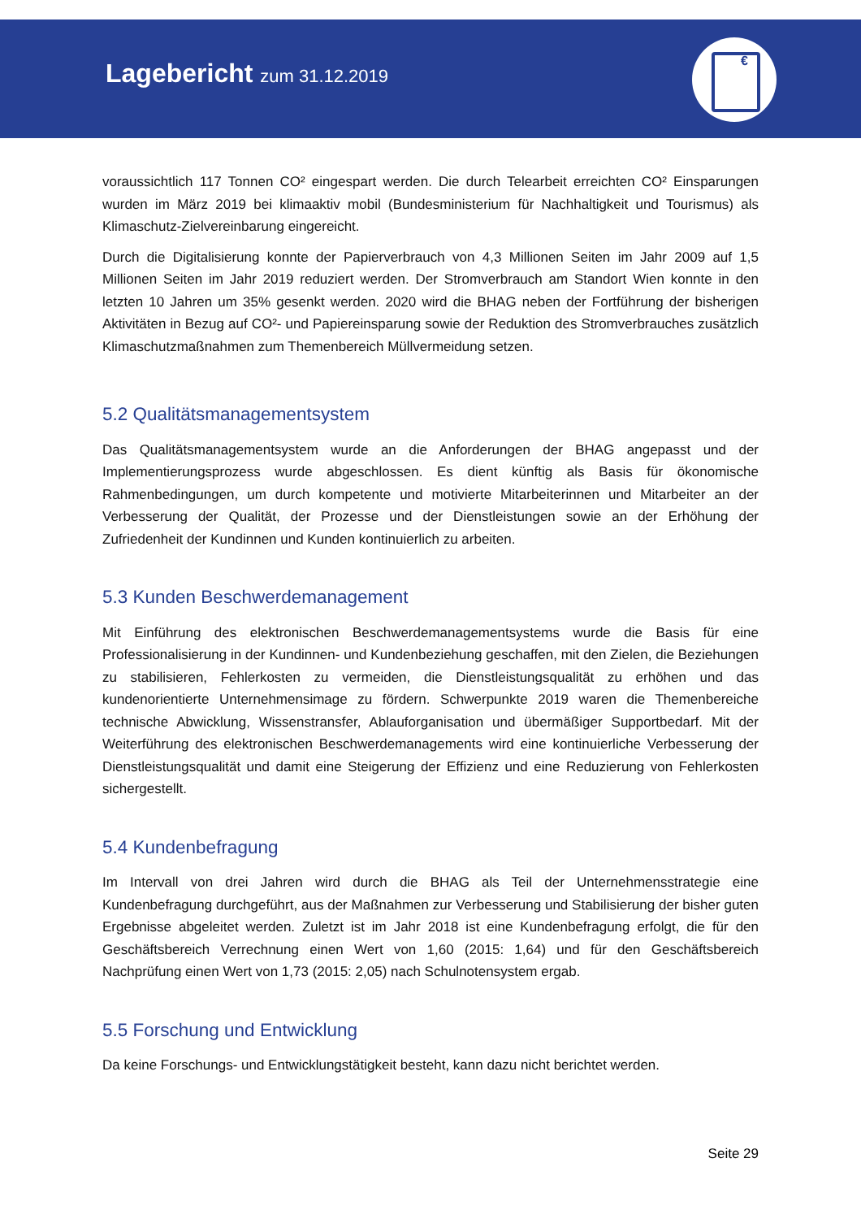Lagebericht zum 31.12.2019
€
voraussichtlich 117 Tonnen CO² eingespart werden. Die durch Telearbeit erreichten CO² Einsparungen wurden im März 2019 bei klimaaktiv mobil (Bundesministerium für Nachhaltigkeit und Tourismus) als Klimaschutz-Zielvereinbarung eingereicht.
Durch die Digitalisierung konnte der Papierverbrauch von 4,3 Millionen Seiten im Jahr 2009 auf 1,5 Millionen Seiten im Jahr 2019 reduziert werden. Der Stromverbrauch am Standort Wien konnte in den letzten 10 Jahren um 35% gesenkt werden. 2020 wird die BHAG neben der Fortführung der bisherigen Aktivitäten in Bezug auf CO²- und Papiereinsparung sowie der Reduktion des Stromverbrauches zusätzlich Klimaschutzmaßnahmen zum Themenbereich Müllvermeidung setzen.
5.2 Qualitätsmanagementsystem
Das Qualitätsmanagementsystem wurde an die Anforderungen der BHAG angepasst und der Implementierungsprozess wurde abgeschlossen. Es dient künftig als Basis für ökonomische Rahmenbedingungen, um durch kompetente und motivierte Mitarbeiterinnen und Mitarbeiter an der Verbesserung der Qualität, der Prozesse und der Dienstleistungen sowie an der Erhöhung der Zufriedenheit der Kundinnen und Kunden kontinuierlich zu arbeiten.
5.3 Kunden Beschwerdemanagement
Mit Einführung des elektronischen Beschwerdemanagementsystems wurde die Basis für eine Professionalisierung in der Kundinnen- und Kundenbeziehung geschaffen, mit den Zielen, die Beziehungen zu stabilisieren, Fehlerkosten zu vermeiden, die Dienstleistungsqualität zu erhöhen und das kundenorientierte Unternehmensimage zu fördern. Schwerpunkte 2019 waren die Themenbereiche technische Abwicklung, Wissenstransfer, Ablauforganisation und übermäßiger Supportbedarf. Mit der Weiterführung des elektronischen Beschwerdemanagements wird eine kontinuierliche Verbesserung der Dienstleistungsqualität und damit eine Steigerung der Effizienz und eine Reduzierung von Fehlerkosten sichergestellt.
5.4 Kundenbefragung
Im Intervall von drei Jahren wird durch die BHAG als Teil der Unternehmensstrategie eine Kundenbefragung durchgeführt, aus der Maßnahmen zur Verbesserung und Stabilisierung der bisher guten Ergebnisse abgeleitet werden. Zuletzt ist im Jahr 2018 ist eine Kundenbefragung erfolgt, die für den Geschäftsbereich Verrechnung einen Wert von 1,60 (2015: 1,64) und für den Geschäftsbereich Nachprüfung einen Wert von 1,73 (2015: 2,05) nach Schulnotensystem ergab.
5.5 Forschung und Entwicklung
Da keine Forschungs- und Entwicklungstätigkeit besteht, kann dazu nicht berichtet werden.
Seite 29